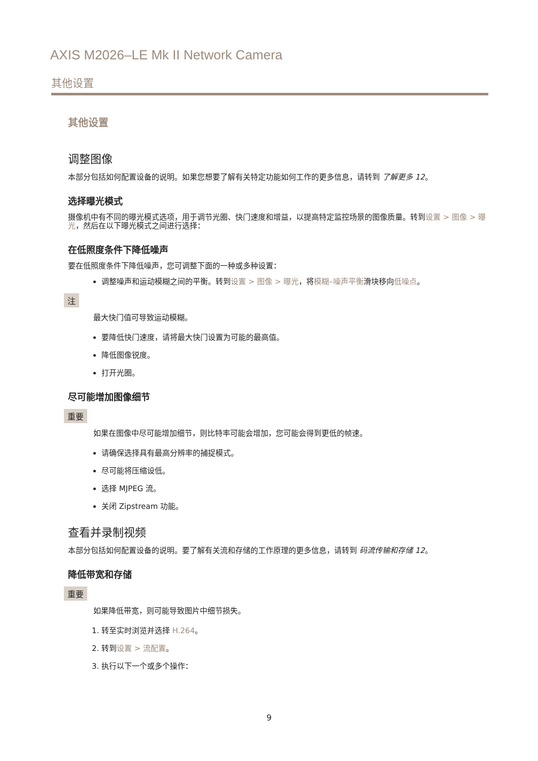AXIS M2026–LE Mk II Network Camera
其他设置
其他设置
调整图像
本部分包括如何配置设备的说明。如果您想要了解有关特定功能如何工作的更多信息，请转到 了解更多 12。
选择曝光模式
摄像机中有不同的曝光模式选项，用于调节光圈、快门速度和增益，以提高特定监控场景的图像质量。转到设置 > 图像 > 曝光，然后在以下曝光模式之间进行选择：
在低照度条件下降低噪声
要在低照度条件下降低噪声，您可调整下面的一种或多种设置：
调整噪声和运动模糊之间的平衡。转到设置 > 图像 > 曝光，将模糊–噪声平衡滑块移向低噪点。
注
最大快门值可导致运动模糊。
要降低快门速度，请将最大快门设置为可能的最高值。
降低图像锐度。
打开光圈。
尽可能增加图像细节
重要
如果在图像中尽可能增加细节，则比特率可能会增加，您可能会得到更低的帧速。
请确保选择具有最高分辨率的捕捉模式。
尽可能将压缩设低。
选择 MJPEG 流。
关闭 Zipstream 功能。
查看并录制视频
本部分包括如何配置设备的说明。要了解有关流和存储的工作原理的更多信息，请转到 码流传输和存储 12。
降低带宽和存储
重要
如果降低带宽，则可能导致图片中细节损失。
1. 转至实时浏览并选择 H.264。
2. 转到设置 > 流配置。
3. 执行以下一个或多个操作：
9